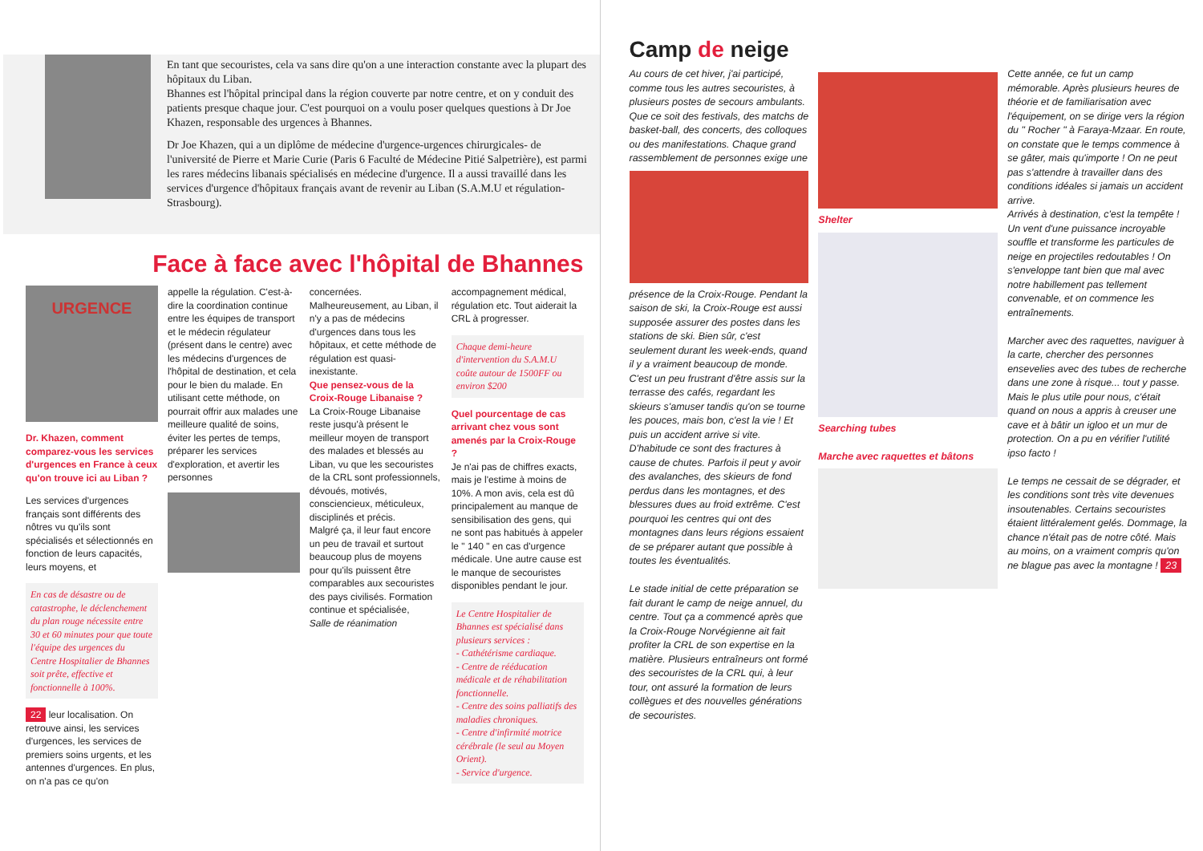En tant que secouristes, cela va sans dire qu'on a une interaction constante avec la plupart des hôpitaux du Liban.
Bhannes est l'hôpital principal dans la région couverte par notre centre, et on y conduit des patients presque chaque jour. C'est pourquoi on a voulu poser quelques questions à Dr Joe Khazen, responsable des urgences à Bhannes.
Dr Joe Khazen, qui a un diplôme de médecine d'urgence-urgences chirurgicales- de l'université de Pierre et Marie Curie (Paris 6 Faculté de Médecine Pitié Salpetrière), est parmi les rares médecins libanais spécialisés en médecine d'urgence. Il a aussi travaillé dans les services d'urgence d'hôpitaux français avant de revenir au Liban (S.A.M.U et régulation- Strasbourg).
Face à face avec l'hôpital de Bhannes
URGENCE
Dr. Khazen, comment comparez-vous les services d'urgences en France à ceux qu'on trouve ici au Liban ?
Les services d'urgences français sont différents des nôtres vu qu'ils sont spécialisés et sélectionnés en fonction de leurs capacités, leurs moyens, et
En cas de désastre ou de catastrophe, le déclenchement du plan rouge nécessite entre 30 et 60 minutes pour que toute l'équipe des urgences du Centre Hospitalier de Bhannes soit prête, effective et fonctionnelle à 100%.
22 leur localisation. On retrouve ainsi, les services d'urgences, les services de premiers soins urgents, et les antennes d'urgences. En plus, on n'a pas ce qu'on
appelle la régulation. C'est-à-dire la coordination continue entre les équipes de transport et le médecin régulateur (présent dans le centre) avec les médecins d'urgences de l'hôpital de destination, et cela pour le bien du malade. En utilisant cette méthode, on pourrait offrir aux malades une meilleure qualité de soins, éviter les pertes de temps, préparer les services d'exploration, et avertir les personnes
concernées.
Malheureusement, au Liban, il n'y a pas de médecins d'urgences dans tous les hôpitaux, et cette méthode de régulation est quasi-inexistante.
Que pensez-vous de la Croix-Rouge Libanaise ?
La Croix-Rouge Libanaise reste jusqu'à présent le meilleur moyen de transport des malades et blessés au Liban, vu que les secouristes de la CRL sont professionnels, dévoués, motivés, consciencieux, méticuleux, disciplinés et précis.
Malgré ça, il leur faut encore un peu de travail et surtout beaucoup plus de moyens pour qu'ils puissent être comparables aux secouristes des pays civilisés. Formation continue et spécialisée,
Salle de réanimation
accompagnement médical, régulation etc. Tout aiderait la CRL à progresser.
Chaque demi-heure d'intervention du S.A.M.U coûte autour de 1500FF ou environ $200
Quel pourcentage de cas arrivant chez vous sont amenés par la Croix-Rouge ?
Je n'ai pas de chiffres exacts, mais je l'estime à moins de 10%. A mon avis, cela est dû principalement au manque de sensibilisation des gens, qui ne sont pas habitués à appeler le " 140 " en cas d'urgence médicale. Une autre cause est le manque de secouristes disponibles pendant le jour.
Le Centre Hospitalier de Bhannes est spécialisé dans plusieurs services :
- Cathétérisme cardiaque.
- Centre de rééducation médicale et de réhabilitation fonctionnelle.
- Centre des soins palliatifs des maladies chroniques.
- Centre d'infirmité motrice cérébrale (le seul au Moyen Orient).
- Service d'urgence.
Camp de neige
Au cours de cet hiver, j'ai participé, comme tous les autres secouristes, à plusieurs postes de secours ambulants. Que ce soit des festivals, des matchs de basket-ball, des concerts, des colloques ou des manifestations. Chaque grand rassemblement de personnes exige une
présence de la Croix-Rouge. Pendant la saison de ski, la Croix-Rouge est aussi supposée assurer des postes dans les stations de ski. Bien sûr, c'est seulement durant les week-ends, quand il y a vraiment beaucoup de monde.
C'est un peu frustrant d'être assis sur la terrasse des cafés, regardant les skieurs s'amuser tandis qu'on se tourne les pouces, mais bon, c'est la vie ! Et puis un accident arrive si vite. D'habitude ce sont des fractures à cause de chutes. Parfois il peut y avoir des avalanches, des skieurs de fond perdus dans les montagnes, et des blessures dues au froid extrême. C'est pourquoi les centres qui ont des montagnes dans leurs régions essaient de se préparer autant que possible à toutes les éventualités.
Le stade initial de cette préparation se fait durant le camp de neige annuel, du centre. Tout ça a commencé après que la Croix-Rouge Norvégienne ait fait profiter la CRL de son expertise en la matière. Plusieurs entraîneurs ont formé des secouristes de la CRL qui, à leur tour, ont assuré la formation de leurs collègues et des nouvelles générations de secouristes.
Shelter
Searching tubes
Marche avec raquettes et bâtons
Cette année, ce fut un camp mémorable. Après plusieurs heures de théorie et de familiarisation avec l'équipement, on se dirige vers la région du " Rocher " à Faraya-Mzaar. En route, on constate que le temps commence à se gâter, mais qu'importe ! On ne peut pas s'attendre à travailler dans des conditions idéales si jamais un accident arrive.
Arrivés à destination, c'est la tempête ! Un vent d'une puissance incroyable souffle et transforme les particules de neige en projectiles redoutables ! On s'enveloppe tant bien que mal avec notre habillement pas tellement convenable, et on commence les entraînements.
Marcher avec des raquettes, naviguer à la carte, chercher des personnes ensevelies avec des tubes de recherche dans une zone à risque... tout y passe. Mais le plus utile pour nous, c'était quand on nous a appris à creuser une cave et à bâtir un igloo et un mur de protection. On a pu en vérifier l'utilité ipso facto !
Le temps ne cessait de se dégrader, et les conditions sont très vite devenues insoutenables. Certains secouristes étaient littéralement gelés. Dommage, la chance n'était pas de notre côté. Mais au moins, on a vraiment compris qu'on ne blague pas avec la montagne ! 23